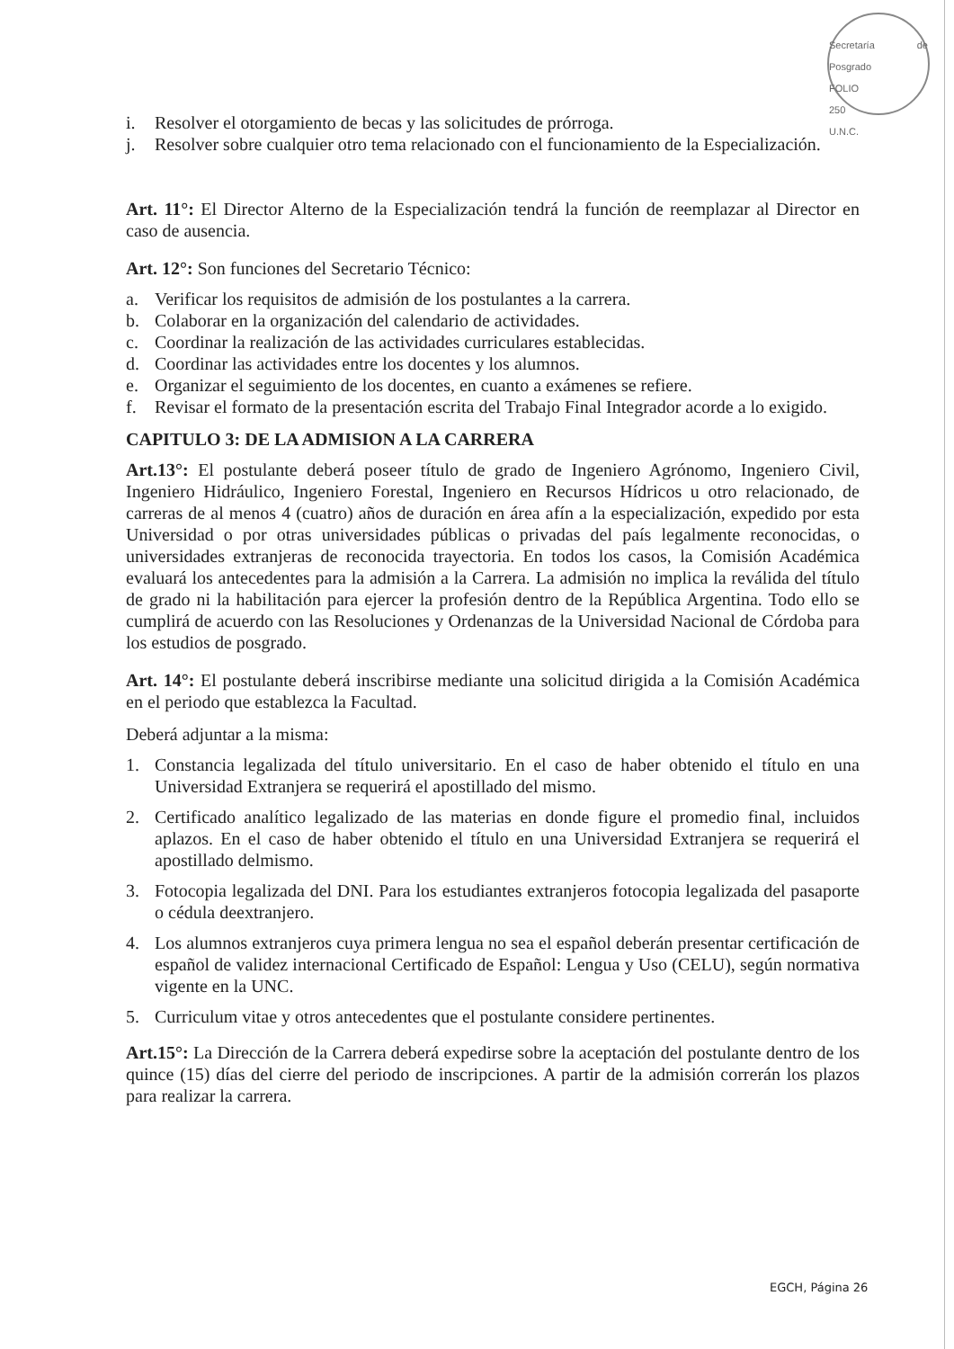Secretaría de Posgrado
FOLIO
250
U.N.C.
i. Resolver el otorgamiento de becas y las solicitudes de prórroga.
j. Resolver sobre cualquier otro tema relacionado con el funcionamiento de la Especialización.
Art. 11°: El Director Alterno de la Especialización tendrá la función de reemplazar al Director en caso de ausencia.
Art. 12°: Son funciones del Secretario Técnico:
a. Verificar los requisitos de admisión de los postulantes a la carrera.
b. Colaborar en la organización del calendario de actividades.
c. Coordinar la realización de las actividades curriculares establecidas.
d. Coordinar las actividades entre los docentes y los alumnos.
e. Organizar el seguimiento de los docentes, en cuanto a exámenes se refiere.
f. Revisar el formato de la presentación escrita del Trabajo Final Integrador acorde a lo exigido.
CAPITULO 3: DE LA ADMISION A LA CARRERA
Art.13°: El postulante deberá poseer título de grado de Ingeniero Agrónomo, Ingeniero Civil, Ingeniero Hidráulico, Ingeniero Forestal, Ingeniero en Recursos Hídricos u otro relacionado, de carreras de al menos 4 (cuatro) años de duración en área afín a la especialización, expedido por esta Universidad o por otras universidades públicas o privadas del país legalmente reconocidas, o universidades extranjeras de reconocida trayectoria. En todos los casos, la Comisión Académica evaluará los antecedentes para la admisión a la Carrera. La admisión no implica la reválida del título de grado ni la habilitación para ejercer la profesión dentro de la República Argentina. Todo ello se cumplirá de acuerdo con las Resoluciones y Ordenanzas de la Universidad Nacional de Córdoba para los estudios de posgrado.
Art. 14°: El postulante deberá inscribirse mediante una solicitud dirigida a la Comisión Académica en el periodo que establezca la Facultad.
Deberá adjuntar a la misma:
1. Constancia legalizada del título universitario. En el caso de haber obtenido el título en una Universidad Extranjera se requerirá el apostillado del mismo.
2. Certificado analítico legalizado de las materias en donde figure el promedio final, incluidos aplazos. En el caso de haber obtenido el título en una Universidad Extranjera se requerirá el apostillado delmismo.
3. Fotocopia legalizada del DNI. Para los estudiantes extranjeros fotocopia legalizada del pasaporte o cédula deextranjero.
4. Los alumnos extranjeros cuya primera lengua no sea el español deberán presentar certificación de español de validez internacional Certificado de Español: Lengua y Uso (CELU), según normativa vigente en la UNC.
5. Curriculum vitae y otros antecedentes que el postulante considere pertinentes.
Art.15°: La Dirección de la Carrera deberá expedirse sobre la aceptación del postulante dentro de los quince (15) días del cierre del periodo de inscripciones. A partir de la admisión correrán los plazos para realizar la carrera.
EGCH, Página 26